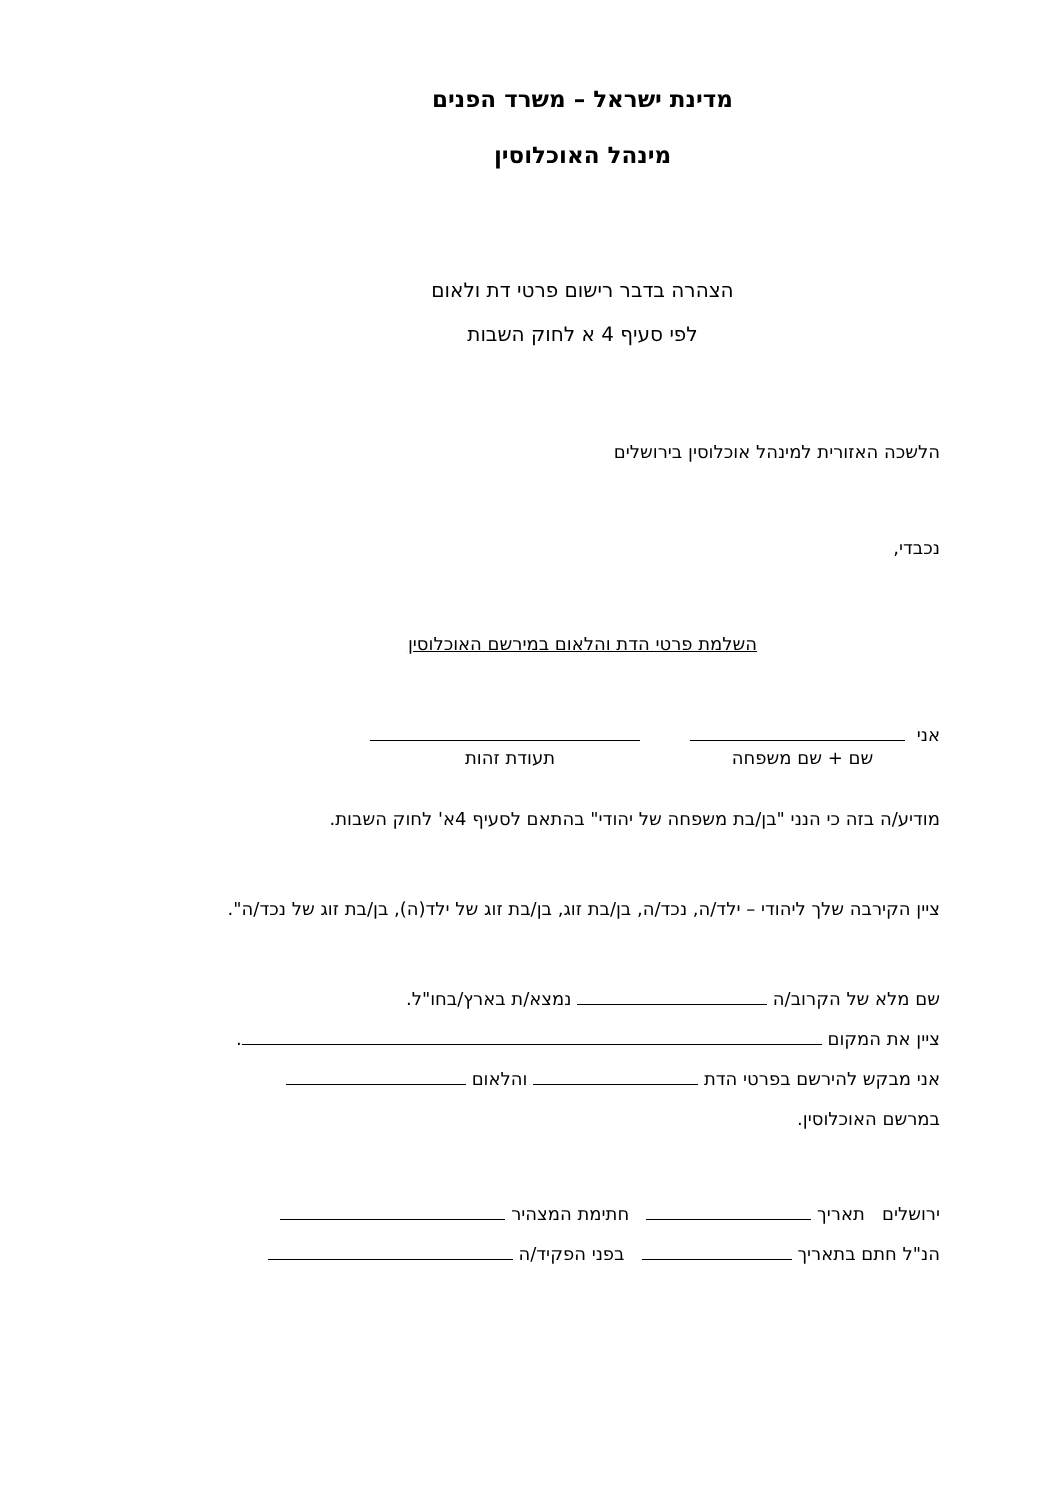מדינת ישראל – משרד הפנים
מינהל האוכלוסין
הצהרה בדבר רישום פרטי דת ולאום
לפי סעיף 4 א לחוק השבות
הלשכה האזורית למינהל אוכלוסין בירושלים
נכבדי,
השלמת פרטי הדת והלאום במירשם האוכלוסין
אני
שם + שם משפחה תעודת זהות
מודיע/ה בזה כי הנני "בן/בת משפחה של יהודי" בהתאם לסעיף 4א' לחוק השבות.
ציין הקירבה שלך ליהודי – ילד/ה, נכד/ה, בן/בת זוג, בן/בת זוג של ילד(ה), בן/בת זוג של נכד/ה".
שם מלא של הקרוב/ה נמצא/ת בארץ/בחו"ל.
ציין את המקום .
אני מבקש להירשם בפרטי הדת והלאום
במרשם האוכלוסין.
ירושלים תאריך חתימת המצהיר
הנ"ל חתם בתאריך בפני הפקיד/ה